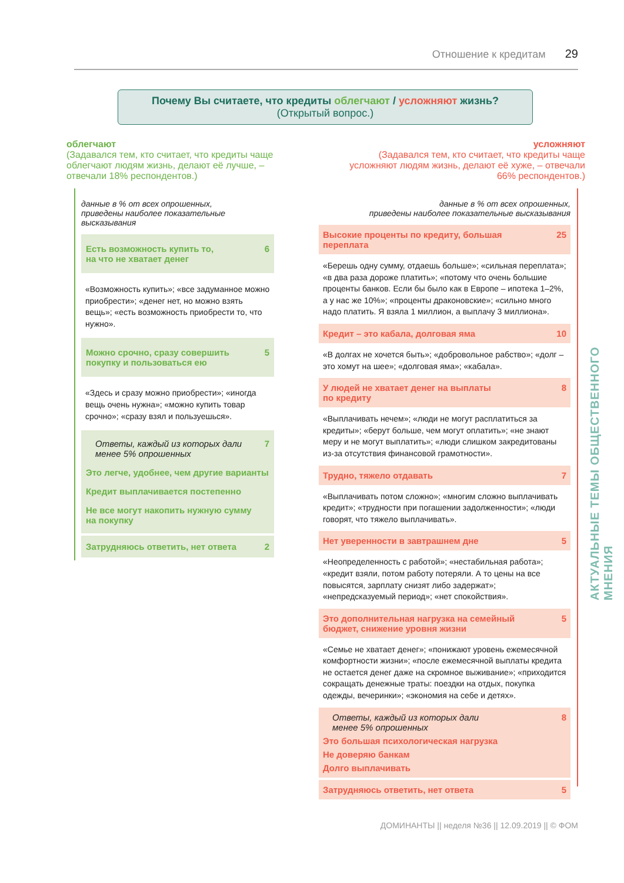Отношение к кредитам 29
Почему Вы считаете, что кредиты облегчают / усложняют жизнь?
(Открытый вопрос.)
облегчают
(Задавался тем, кто считает, что кредиты чаще облегчают людям жизнь, делают её лучше, – отвечали 18% респондентов.)
усложняют
(Задавался тем, кто считает, что кредиты чаще усложняют людям жизнь, делают её хуже, – отвечали 66% респондентов.)
данные в % от всех опрошенных,
приведены наиболее показательные высказывания
Есть возможность купить то,
на что не хватает денег 6
«Возможность купить»; «все задуманное можно приобрести»; «денег нет, но можно взять вещь»; «есть возможность приобрести то, что нужно».
Можно срочно, сразу совершить
покупку и пользоваться ею 5
«Здесь и сразу можно приобрести»; «иногда вещь очень нужна»; «можно купить товар срочно»; «сразу взял и пользуешься».
Ответы, каждый из которых дали
менее 5% опрошенных 7
Это легче, удобнее, чем другие варианты
Кредит выплачивается постепенно
Не все могут накопить нужную сумму
на покупку
Затрудняюсь ответить, нет ответа 2
данные в % от всех опрошенных,
приведены наиболее показательные высказывания
Высокие проценты по кредиту, большая
переплата 25
«Берешь одну сумму, отдаешь больше»; «сильная переплата»; «в два раза дороже платить»; «потому что очень большие проценты банков. Если бы было как в Европе – ипотека 1–2%, а у нас же 10%»; «проценты драконовские»; «сильно много надо платить. Я взяла 1 миллион, а выплачу 3 миллиона».
Кредит – это кабала, долговая яма 10
«В долгах не хочется быть»; «добровольное рабство»; «долг – это хомут на шее»; «долговая яма»; «кабала».
У людей не хватает денег на выплаты
по кредиту 8
«Выплачивать нечем»; «люди не могут расплатиться за кредиты»; «берут больше, чем могут оплатить»; «не знают меру и не могут выплатить»; «люди слишком закредитованы из-за отсутствия финансовой грамотности».
Трудно, тяжело отдавать 7
«Выплачивать потом сложно»; «многим сложно выплачивать кредит»; «трудности при погашении задолженности»; «люди говорят, что тяжело выплачивать».
Нет уверенности в завтрашнем дне 5
«Неопределенность с работой»; «нестабильная работа»; «кредит взяли, потом работу потеряли. А то цены на все повысятся, зарплату снизят либо задержат»; «непредсказуемый период»; «нет спокойствия».
Это дополнительная нагрузка на семейный
бюджет, снижение уровня жизни 5
«Семье не хватает денег»; «понижают уровень ежемесячной комфортности жизни»; «после ежемесячной выплаты кредита не остается денег даже на скромное выживание»; «приходится сокращать денежные траты: поездки на отдых, покупка одежды, вечеринки»; «экономия на себе и детях».
Ответы, каждый из которых дали
менее 5% опрошенных 8
Это большая психологическая нагрузка
Не доверяю банкам
Долго выплачивать
Затрудняюсь ответить, нет ответа 5
АКТУАЛЬНЫЕ ТЕМЫ ОБЩЕСТВЕННОГО МНЕНИЯ
ДОМИНАНТЫ || неделя №36 || 12.09.2019 || © ФОМ